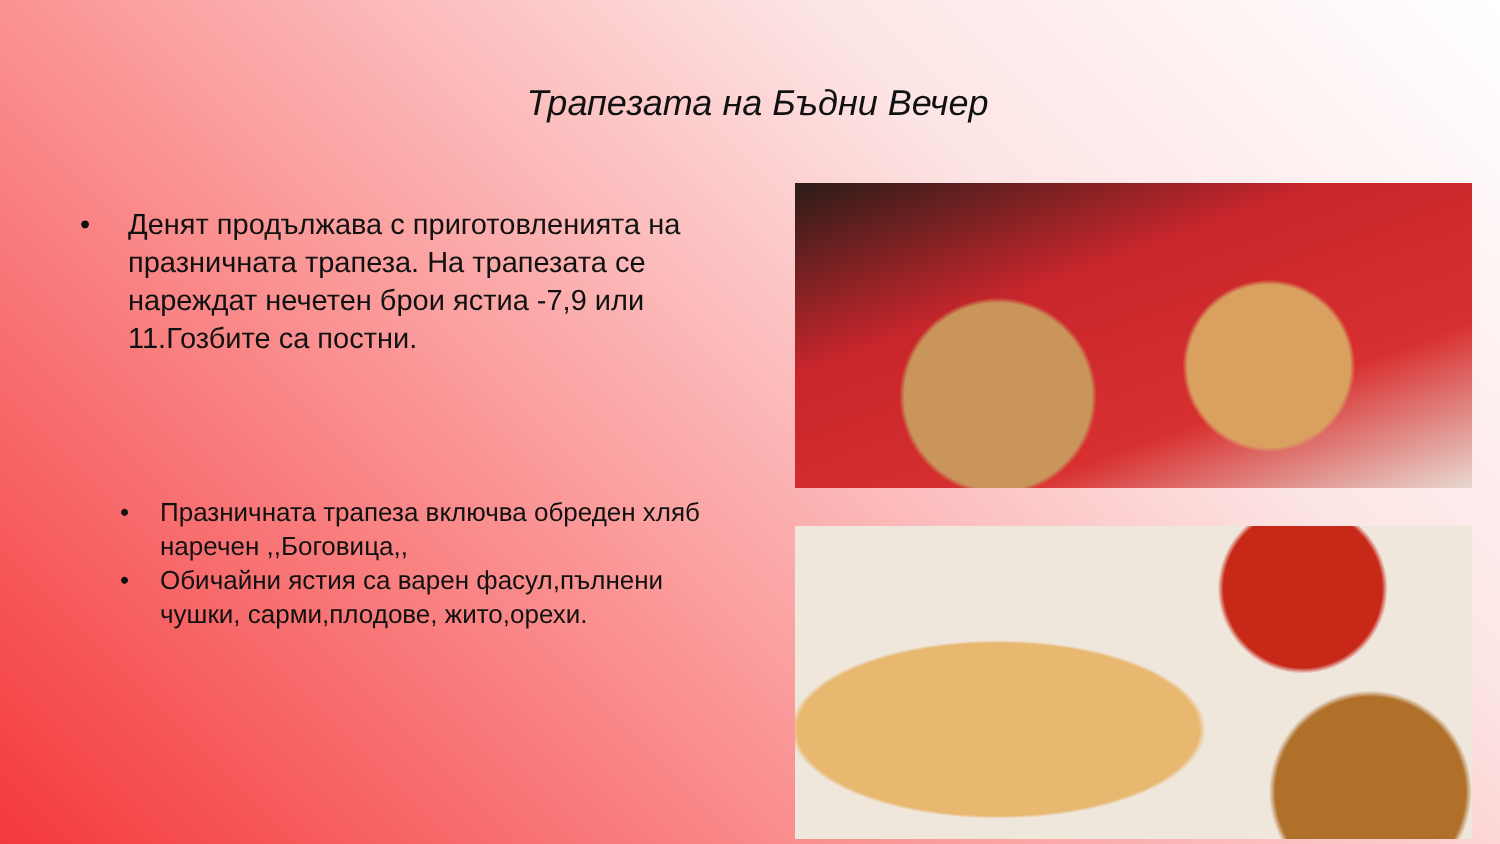Трапезата на Бъдни Вечер
• Денят продължава с приготовленията на празничната трапеза. На трапезата се нареждат нечетен брои ястиа -7,9 или 11.Гозбите са постни.
• Празничната трапеза включва обреден хляб наречен ,,Боговица,,
• Обичайни ястия са варен фасул,пълнени чушки, сарми,плодове, жито,орехи.